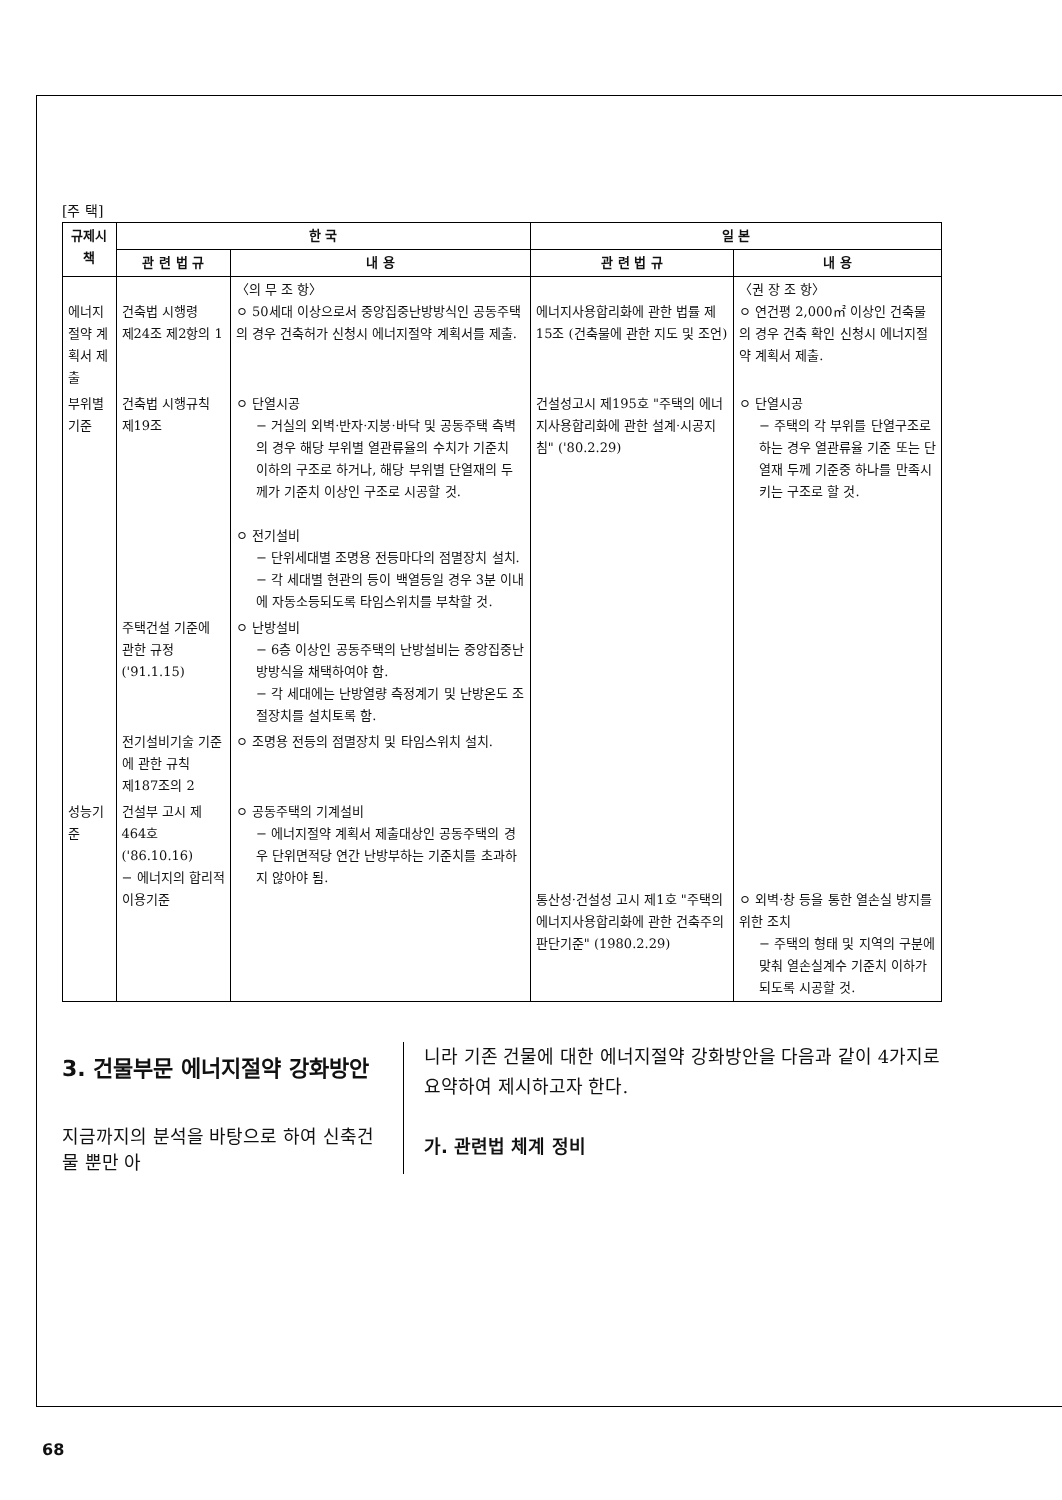[주 택]
| 규제시책 | 한 국 | | 일 본 | |
| --- | --- | --- | --- | --- |
| | 관 련 법 규 | 내 용 | 관 련 법 규 | 내 용 |
| 에너지절약 계획서 제출 | 건축법 시행령 제24조 제2항의 1 | 〈의 무 조 항〉 ㅇ 50세대 이상으로서 중앙집중난방방식인 공동주택의 경우 건축허가 신청시 에너지절약 계획서를 제출. | 에너지사용합리화에 관한 법률 제15조 (건축물에 관한 지도 및 조언) | 〈권 장 조 항〉 ㅇ 연건평 2,000㎡ 이상인 건축물의 경우 건축 확인 신청시 에너지절약 계획서 제출. |
| 부위별 기준 | 건축법 시행규칙 제19조 | ㅇ 단열시공 − 거실의 외벽·반자·지붕·바닥 및 공동주택 측벽의 경우 해당 부위별 열관류율의 수치가 기준치 이하의 구조로 하거나, 해당 부위별 단열재의 두께가 기준치 이상인 구조로 시공할 것. ㅇ 전기설비 − 단위세대별 조명용 전등마다의 점멸장치 설치. − 각 세대별 현관의 등이 백열등일 경우 3분 이내에 자동소등되도록 타임스위치를 부착할 것. | 건설성고시 제195호 "주택의 에너지사용합리화에 관한 설계·시공지침" ('80.2.29) | ㅇ 단열시공 − 주택의 각 부위를 단열구조로 하는 경우 열관류율 기준 또는 단열재 두께 기준중 하나를 만족시키는 구조로 할 것. |
| | 주택건설 기준에 관한 규정 ('91.1.15) | ㅇ 난방설비 − 6층 이상인 공동주택의 난방설비는 중앙집중난방방식을 채택하여야 함. − 각 세대에는 난방열량 측정계기 및 난방온도 조절장치를 설치토록 함. | | |
| | 전기설비기술 기준에 관한 규칙 제187조의 2 | ㅇ 조명용 전등의 점멸장치 및 타임스위치 설치. | | |
| 성능기준 | 건설부 고시 제464호 ('86.10.16) − 에너지의 합리적 이용기준 | ㅇ 공동주택의 기계설비 − 에너지절약 계획서 제출대상인 공동주택의 경우 단위면적당 연간 난방부하는 기준치를 초과하지 않아야 됨. | 통산성·건설성 고시 제1호 "주택의 에너지사용합리화에 관한 건축주의 판단기준" (1980.2.29) | ㅇ 외벽·창 등을 통한 열손실 방지를 위한 조치 − 주택의 형태 및 지역의 구분에 맞춰 열손실계수 기준치 이하가 되도록 시공할 것. |
3. 건물부문 에너지절약 강화방안
지금까지의 분석을 바탕으로 하여 신축건물 뿐만 아
니라 기존 건물에 대한 에너지절약 강화방안을 다음과 같이 4가지로 요약하여 제시하고자 한다.
가. 관련법 체계 정비
68